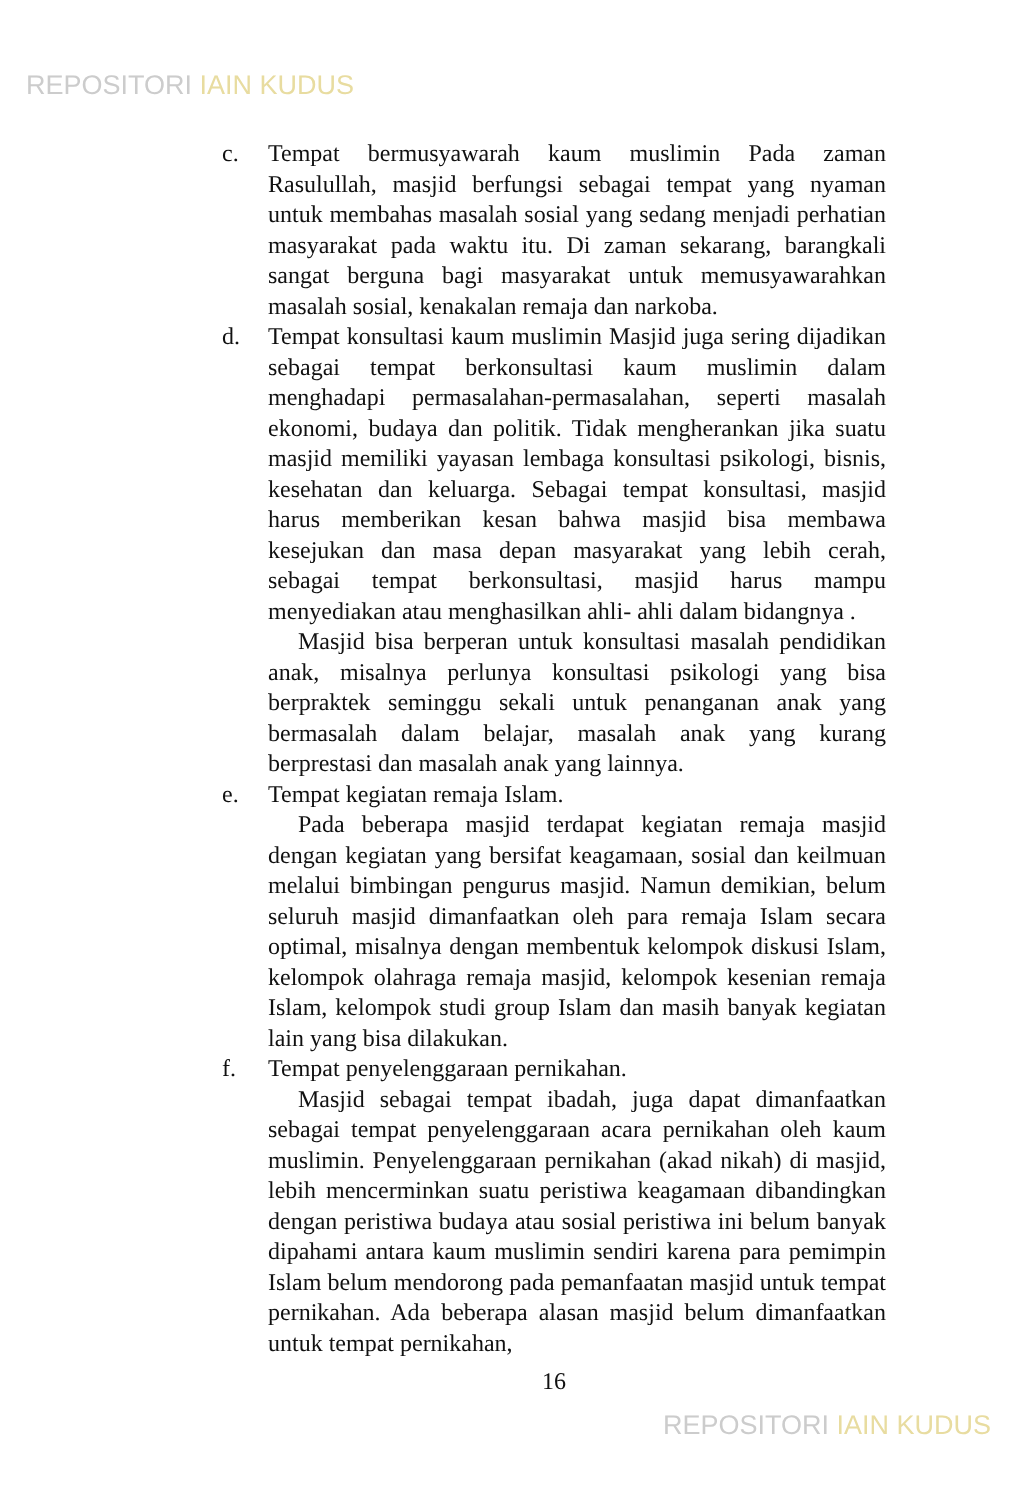REPOSITORI IAIN KUDUS
c. Tempat bermusyawarah kaum muslimin Pada zaman Rasulullah, masjid berfungsi sebagai tempat yang nyaman untuk membahas masalah sosial yang sedang menjadi perhatian masyarakat pada waktu itu. Di zaman sekarang, barangkali sangat berguna bagi masyarakat untuk memusyawarahkan masalah sosial, kenakalan remaja dan narkoba.
d. Tempat konsultasi kaum muslimin Masjid juga sering dijadikan sebagai tempat berkonsultasi kaum muslimin dalam menghadapi permasalahan-permasalahan, seperti masalah ekonomi, budaya dan politik. Tidak mengherankan jika suatu masjid memiliki yayasan lembaga konsultasi psikologi, bisnis, kesehatan dan keluarga. Sebagai tempat konsultasi, masjid harus memberikan kesan bahwa masjid bisa membawa kesejukan dan masa depan masyarakat yang lebih cerah, sebagai tempat berkonsultasi, masjid harus mampu menyediakan atau menghasilkan ahli- ahli dalam bidangnya .
Masjid bisa berperan untuk konsultasi masalah pendidikan anak, misalnya perlunya konsultasi psikologi yang bisa berpraktek seminggu sekali untuk penanganan anak yang bermasalah dalam belajar, masalah anak yang kurang berprestasi dan masalah anak yang lainnya.
e. Tempat kegiatan remaja Islam.
Pada beberapa masjid terdapat kegiatan remaja masjid dengan kegiatan yang bersifat keagamaan, sosial dan keilmuan melalui bimbingan pengurus masjid. Namun demikian, belum seluruh masjid dimanfaatkan oleh para remaja Islam secara optimal, misalnya dengan membentuk kelompok diskusi Islam, kelompok olahraga remaja masjid, kelompok kesenian remaja Islam, kelompok studi group Islam dan masih banyak kegiatan lain yang bisa dilakukan.
f. Tempat penyelenggaraan pernikahan.
Masjid sebagai tempat ibadah, juga dapat dimanfaatkan sebagai tempat penyelenggaraan acara pernikahan oleh kaum muslimin. Penyelenggaraan pernikahan (akad nikah) di masjid, lebih mencerminkan suatu peristiwa keagamaan dibandingkan dengan peristiwa budaya atau sosial peristiwa ini belum banyak dipahami antara kaum muslimin sendiri karena para pemimpin Islam belum mendorong pada pemanfaatan masjid untuk tempat pernikahan. Ada beberapa alasan masjid belum dimanfaatkan untuk tempat pernikahan,
16
REPOSITORI IAIN KUDUS